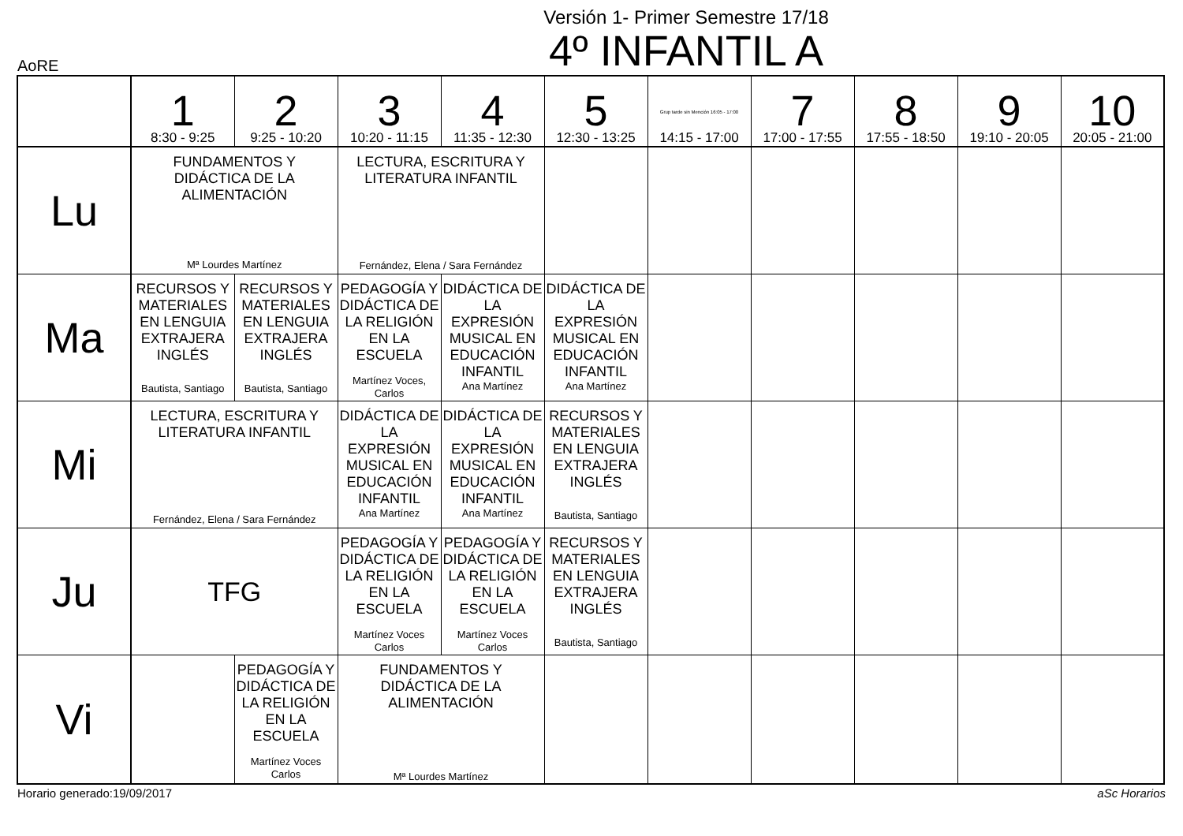Versión 1- Primer Semestre 17/18
4º INFANTIL A
AoRE
| | 1 8:30 - 9:25 | 2 9:25 - 10:20 | 3 10:20 - 11:15 | 4 11:35 - 12:30 | 5 12:30 - 13:25 | Grup tarde sin Mención 16:05 - 17:00 14:15 - 17:00 | 7 17:00 - 17:55 | 8 17:55 - 18:50 | 9 19:10 - 20:05 | 10 20:05 - 21:00 |
| --- | --- | --- | --- | --- | --- | --- | --- | --- | --- | --- |
| Lu | FUNDAMENTOS Y DIDÁCTICA DE LA ALIMENTACIÓN Mª Lourdes Martínez | | LECTURA, ESCRITURA Y LITERATURA INFANTIL Fernández, Elena / Sara Fernández | | | | | | | |
| Ma | RECURSOS Y MATERIALES EN LENGUIA EXTRAJERA INGLÉS Bautista, Santiago | RECURSOS Y MATERIALES EN LENGUIA EXTRAJERA INGLÉS Bautista, Santiago | PEDAGOGÍA Y DIDÁCTICA DE LA RELIGIÓN EN LA ESCUELA Martínez Voces, Carlos | DIDÁCTICA DE LA EXPRESIÓN MUSICAL EN EDUCACIÓN INFANTIL Ana Martínez | DIDÁCTICA DE LA EXPRESIÓN MUSICAL EN EDUCACIÓN INFANTIL Ana Martínez | | | | | |
| Mi | LECTURA, ESCRITURA Y LITERATURA INFANTIL Fernández, Elena / Sara Fernández | | DIDÁCTICA DE LA EXPRESIÓN MUSICAL EN EDUCACIÓN INFANTIL Ana Martínez | DIDÁCTICA DE LA EXPRESIÓN MUSICAL EN EDUCACIÓN INFANTIL Ana Martínez | RECURSOS Y MATERIALES EN LENGUIA EXTRAJERA INGLÉS Bautista, Santiago | | | | | |
| Ju | TFG | | PEDAGOGÍA Y DIDÁCTICA DE LA RELIGIÓN EN LA ESCUELA Martínez Voces Carlos | PEDAGOGÍA Y DIDÁCTICA DE LA RELIGIÓN EN LA ESCUELA Martínez Voces Carlos | RECURSOS Y MATERIALES EN LENGUIA EXTRAJERA INGLÉS Bautista, Santiago | | | | | |
| Vi | | PEDAGOGÍA Y DIDÁCTICA DE LA RELIGIÓN EN LA ESCUELA Martínez Voces Carlos | FUNDAMENTOS Y DIDÁCTICA DE LA ALIMENTACIÓN Mª Lourdes Martínez | | | | | | | |
Horario generado:19/09/2017 aSc Horarios